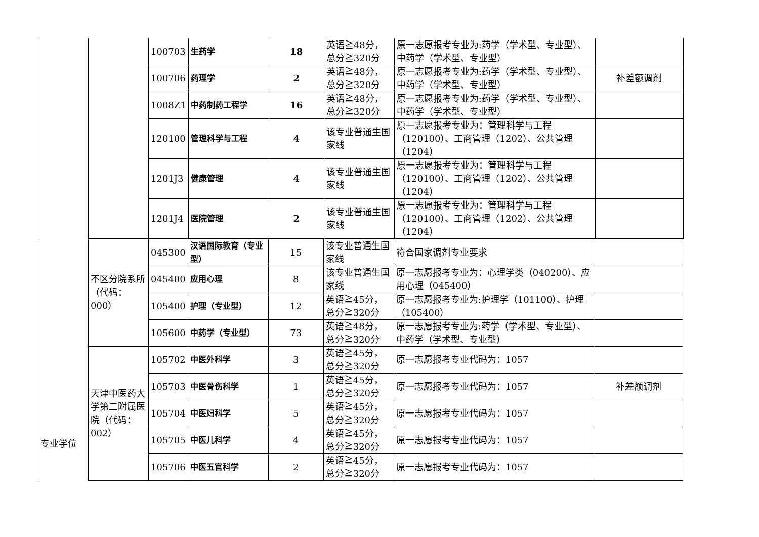| | | 100703 | 生药学 | 18 | 英语≧48分，总分≧320分 | 原一志愿报考专业为:药学（学术型、专业型）、中药学（学术型、专业型） | |
| | | 100706 | 药理学 | 2 | 英语≧48分，总分≧320分 | 原一志愿报考专业为:药学（学术型、专业型）、中药学（学术型、专业型） | 补差额调剂 |
| | | 1008Z1 | 中药制药工程学 | 16 | 英语≧48分，总分≧320分 | 原一志愿报考专业为:药学（学术型、专业型）、中药学（学术型、专业型） | |
| | | 120100 | 管理科学与工程 | 4 | 该专业普通生国家线 | 原一志愿报考专业为：管理科学与工程（120100）、工商管理（1202）、公共管理（1204） | |
| | | 1201J3 | 健康管理 | 4 | 该专业普通生国家线 | 原一志愿报考专业为：管理科学与工程（120100）、工商管理（1202）、公共管理（1204） | |
| | | 1201J4 | 医院管理 | 2 | 该专业普通生国家线 | 原一志愿报考专业为：管理科学与工程（120100）、工商管理（1202）、公共管理（1204） | |
| 专业学位 | 不区分院系所（代码：000） | 045300 | 汉语国际教育（专业型） | 15 | 该专业普通生国家线 | 符合国家调剂专业要求 | |
| | | 045400 | 应用心理 | 8 | 该专业普通生国家线 | 原一志愿报考专业为：心理学类（040200）、应用心理（045400） | |
| | | 105400 | 护理（专业型） | 12 | 英语≧45分，总分≧320分 | 原一志愿报考专业为:护理学（101100）、护理（105400） | |
| | | 105600 | 中药学（专业型） | 73 | 英语≧48分，总分≧320分 | 原一志愿报考专业为:药学（学术型、专业型）、中药学（学术型、专业型） | |
| | 天津中医药大学第二附属医院（代码：002） | 105702 | 中医外科学 | 3 | 英语≧45分，总分≧320分 | 原一志愿报考专业代码为：1057 | |
| | | 105703 | 中医骨伤科学 | 1 | 英语≧45分，总分≧320分 | 原一志愿报考专业代码为：1057 | 补差额调剂 |
| | | 105704 | 中医妇科学 | 5 | 英语≧45分，总分≧320分 | 原一志愿报考专业代码为：1057 | |
| | | 105705 | 中医儿科学 | 4 | 英语≧45分，总分≧320分 | 原一志愿报考专业代码为：1057 | |
| | | 105706 | 中医五官科学 | 2 | 英语≧45分，总分≧320分 | 原一志愿报考专业代码为：1057 | |